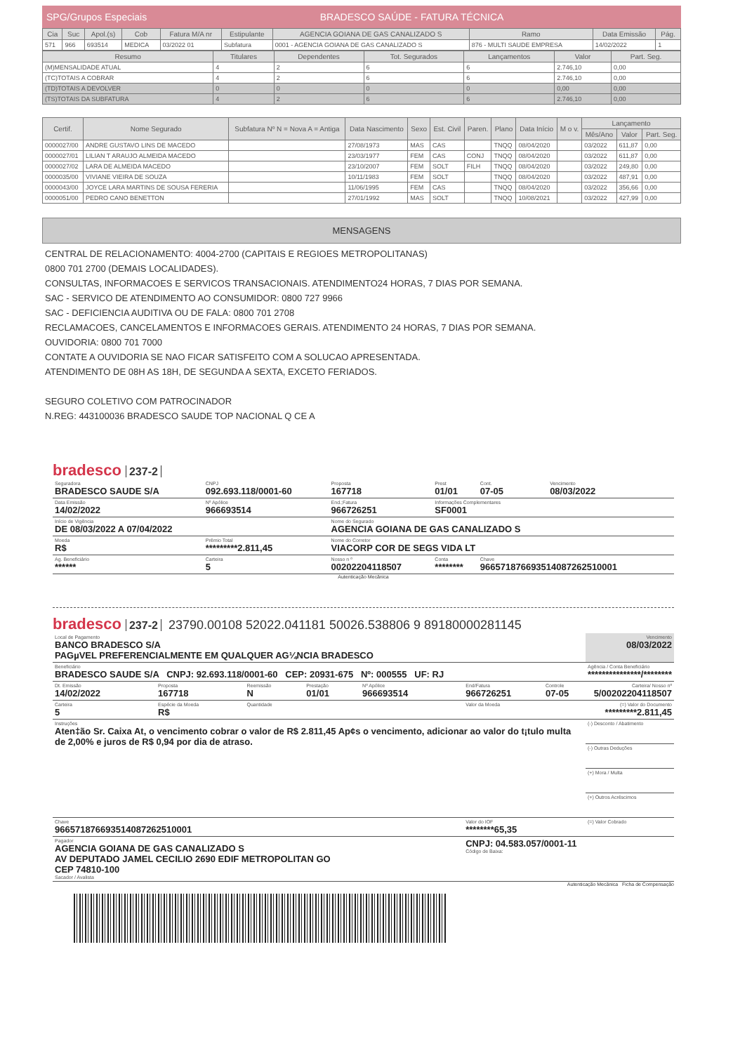SPG/Grupos Especiais BRADESCO SAÚDE - FATURA TÉCNICA
| Cia | Suc | Apol.(s) | Cob | Fatura M/A nr | Estipulante | AGENCIA GOIANA DE GAS CANALIZADO S | Ramo | Data Emissão | Pág. |
| --- | --- | --- | --- | --- | --- | --- | --- | --- | --- |
| 571 | 966 | 693514 | MEDICA | 03/2022 01 | Subfatura | 0001 - AGENCIA GOIANA DE GAS CANALIZADO S | 876 - MULTI SAUDE EMPRESA | 14/02/2022 | 1 |
| Resumo | Titulares | Dependentes | Tot. Segurados | Lançamentos | Valor | Part. Seg. |
| --- | --- | --- | --- | --- | --- | --- |
| (M)MENSALIDADE ATUAL | 4 | 2 | 6 | 6 | 2.746,10 | 0,00 |
| (TC)TOTAIS A COBRAR | 4 | 2 | 6 | 6 | 2.746,10 | 0,00 |
| (TD)TOTAIS A DEVOLVER | 0 | 0 | 0 | 0 | 0,00 | 0,00 |
| (TS)TOTAIS DA SUBFATURA | 4 | 2 | 6 | 6 | 2.746,10 | 0,00 |
| Certif. | Nome Segurado | Subfatura Nº N = Nova A = Antiga | Data Nascimento | Sexo | Est. Civil | Paren. | Plano | Data Início | M o v. | Lançamento | | |
| --- | --- | --- | --- | --- | --- | --- | --- | --- | --- | --- | --- | --- |
| | | | | | | | | | | Mês/Ano | Valor | Part. Seg. |
| 0000027/00 | ANDRE GUSTAVO LINS DE MACEDO | | 27/08/1973 | MAS | CAS | | TNQQ | 08/04/2020 | | 03/2022 | 611,87 | 0,00 |
| 0000027/01 | LILIAN T ARAUJO ALMEIDA MACEDO | | 23/03/1977 | FEM | CAS | CONJ | TNQQ | 08/04/2020 | | 03/2022 | 611,87 | 0,00 |
| 0000027/02 | LARA DE ALMEIDA MACEDO | | 23/10/2007 | FEM | SOLT | FILH | TNQQ | 08/04/2020 | | 03/2022 | 249,80 | 0,00 |
| 0000035/00 | VIVIANE VIEIRA DE SOUZA | | 10/11/1983 | FEM | SOLT | | TNQQ | 08/04/2020 | | 03/2022 | 487,91 | 0,00 |
| 0000043/00 | JOYCE LARA MARTINS DE SOUSA FERERIA | | 11/06/1995 | FEM | CAS | | TNQQ | 08/04/2020 | | 03/2022 | 356,66 | 0,00 |
| 0000051/00 | PEDRO CANO BENETTON | | 27/01/1992 | MAS | SOLT | | TNQQ | 10/08/2021 | | 03/2022 | 427,99 | 0,00 |
MENSAGENS
CENTRAL DE RELACIONAMENTO: 4004-2700 (CAPITAIS E REGIOES METROPOLITANAS)
0800 701 2700 (DEMAIS LOCALIDADES).
CONSULTAS, INFORMACOES E SERVICOS TRANSACIONAIS. ATENDIMENTO24 HORAS, 7 DIAS POR SEMANA.
SAC - SERVICO DE ATENDIMENTO AO CONSUMIDOR: 0800 727 9966
SAC - DEFICIENCIA AUDITIVA OU DE FALA: 0800 701 2708
RECLAMACOES, CANCELAMENTOS E INFORMACOES GERAIS. ATENDIMENTO 24 HORAS, 7 DIAS POR SEMANA.
OUVIDORIA: 0800 701 7000
CONTATE A OUVIDORIA SE NAO FICAR SATISFEITO COM A SOLUCAO APRESENTADA.
ATENDIMENTO DE 08H AS 18H, DE SEGUNDA A SEXTA, EXCETO FERIADOS.
SEGURO COLETIVO COM PATROCINADOR
N.REG: 443100036 BRADESCO SAUDE TOP NACIONAL Q CE A
bradesco 237-2
| Seguradora BRADESCO SAUDE S/A | CNPJ 092.693.118/0001-60 | Proposta 167718 | Prest 01/01 | Cont. 07-05 | Vencimento 08/03/2022 |
| Data Emissão 14/02/2022 | Nº Apólice 966693514 | End.;Fatura 966726251 | Informações Complementares SF0001 | | |
| Início de Vigência DE 08/03/2022 A 07/04/2022 | | Nome do Segurado AGENCIA GOIANA DE GAS CANALIZADO S | | | |
| Moeda R$ | Prêmio Total *********2.811,45 | Nome do Corretor VIACORP COR DE SEGS VIDA LT | | | |
| Ag. Beneficiário ****** | Carteira 5 | Nosso n º 00202204118507 | Conta ******** | Chave 966571876693514087262510001 | |
Autenticação Mecânica
bradesco 237-2 23790.00108 52022.041181 50026.538806 9 89180000281145
| Local de Pagamento BANCO BRADESCO S/A PAGµVEL PREFERENCIALMENTE EM QUALQUER AG¼NCIA BRADESCO | | | | | | | Vencimento 08/03/2022 |
| Beneficiário BRADESCO SAUDE S/A CNPJ: 92.693.118/0001-60 CEP: 20931-675 Nº: 000555 UF: RJ | | | | | | | Agência / Conta Beneficiário ***************/******** |
| Dt. Emissão 14/02/2022 | Proposta 167718 | Reemissão N | Prestação 01/01 | Nº Apólice 966693514 | End/Fatura 966726251 | Controle 07-05 | Carteira/ Nosso nº 5/00202204118507 |
| Carteira 5 | Espécie da Moeda R$ | Quantidade | | | Valor da Moeda | | (=) Valor do Documento *********2.811,45 |
| Instruções Aten‡ão Sr. Caixa At, o vencimento cobrar o valor de R$ 2.811,45 Ap¢s o vencimento, adicionar ao valor do t¡tulo multa de 2,00% e juros de R$ 0,94 por dia de atraso. | | | | | | | (-) Desconto / Abatimento |
| | | | | | | | (-) Outras Deduções |
| | | | | | | | (+) Mora / Multa |
| | | | | | | | (+) Outros Acréscimos |
| Chave 966571876693514087262510001 | | | | | Valor do IOF ********65,35 | | (=) Valor Cobrado |
| Pagador AGENCIA GOIANA DE GAS CANALIZADO S AV DEPUTADO JAMEL CECILIO 2690 EDIF METROPOLITAN GO CEP 74810-100 Sacador / Avalista | | | | | CNPJ: 04.583.057/0001-11 Código de Baixa: | | |
Autenticação Mecânica Ficha de Compensação